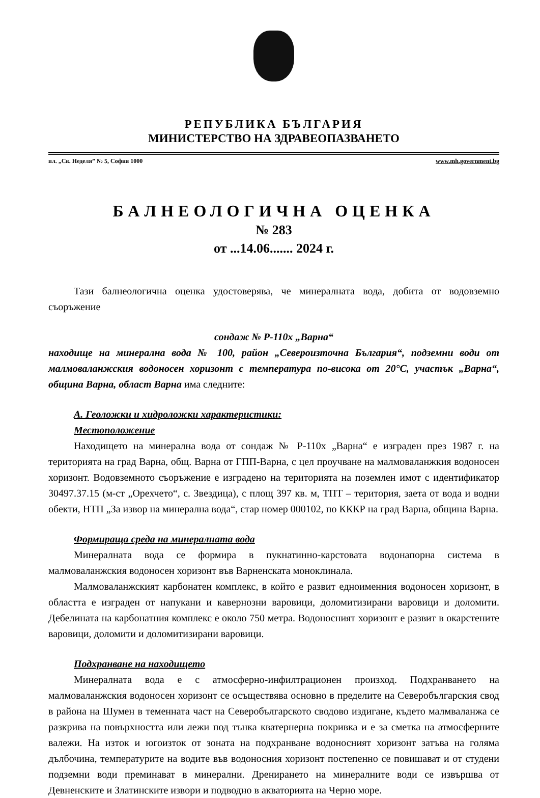РЕПУБЛИКА БЪЛГАРИЯ
МИНИСТЕРСТВО НА ЗДРАВЕОПАЗВАНЕТО
пл. „Св. Неделя” № 5, София 1000 www.mh.government.bg
БАЛНЕОЛОГИЧНА ОЦЕНКА
№ 283
от ...14.06....... 2024 г.
Тази балнеологична оценка удостоверява, че минералната вода, добита от водовземно съоръжение
сондаж № Р-110х „Варна“
находище на минерална вода № 100, район „Североизточна България“, подземни води от малмоваланжския водоносен хоризонт с температура по-висока от 20°С, участък „Варна“, община Варна, област Варна има следните:
А. Геоложки и хидроложки характеристики:
Местоположение
Находището на минерална вода от сондаж № Р-110х „Варна“ е изграден през 1987 г. на територията на град Варна, общ. Варна от ГПП-Варна, с цел проучване на малмоваланжкия водоносен хоризонт. Водовземното съоръжение е изградено на територията на поземлен имот с идентификатор 30497.37.15 (м-ст „Орехчето“, с. Звездица), с площ 397 кв. м, ТПТ – територия, заета от вода и водни обекти, НТП „За извор на минерална вода“, стар номер 000102, по КККР на град Варна, община Варна.
Формираща среда на минералната вода
Минералната вода се формира в пукнатинно-карстовата водонапорна система в малмоваланжския водоносен хоризонт във Варненската моноклинала.
Малмоваланжският карбонатен комплекс, в който е развит едноименния водоносен хоризонт, в областта е изграден от напукани и кавернозни варовици, доломитизирани варовици и доломити. Дебелината на карбонатния комплекс е около 750 метра. Водоносният хоризонт е развит в окарстените варовици, доломити и доломитизирани варовици.
Подхранване на находището
Минералната вода е с атмосферно-инфилтрационен произход. Подхранването на малмоваланжския водоносен хоризонт се осъществява основно в пределите на Северобългарския свод в района на Шумен в теменната част на Северобългарското сводово издигане, където малмваланжа се разкрива на повърхността или лежи под тънка кватернерна покривка и е за сметка на атмосферните валежи. На изток и югоизток от зоната на подхранване водоносният хоризонт затъва на голяма дълбочина, температурите на водите във водоносния хоризонт постепенно се повишават и от студени подземни води преминават в минерални. Дренирането на минералните води се извършва от Девненските и Златинските извори и подводно в акваторията на Черно море.